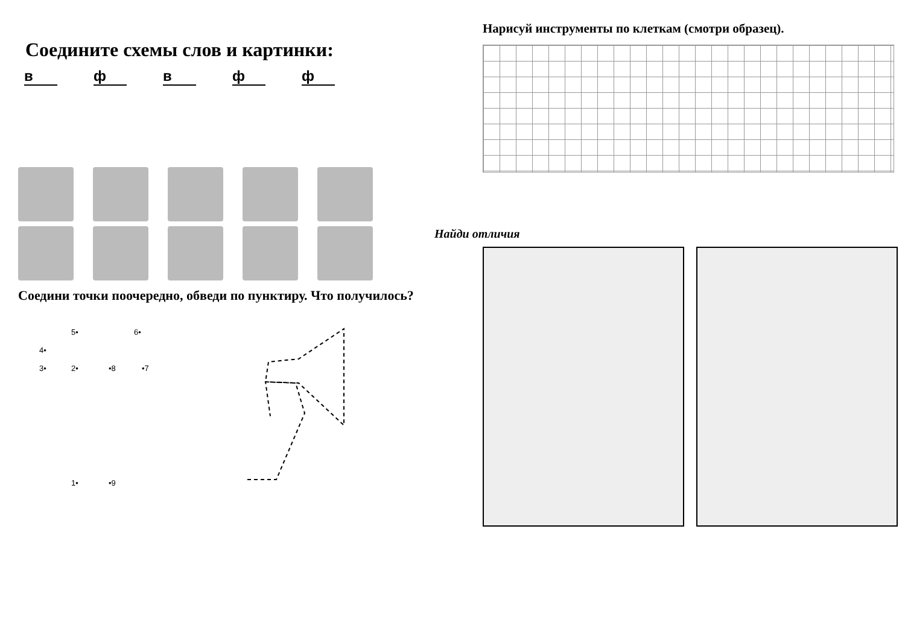Соедините схемы слов и картинки:
вфвфф
Соедини точки поочередно, обведи по пунктиру. Что получилось?
5•
6•
4•
3•
2•
•8
•7
1•
•9
Нарисуй инструменты по клеткам (смотри образец).
Найди отличия